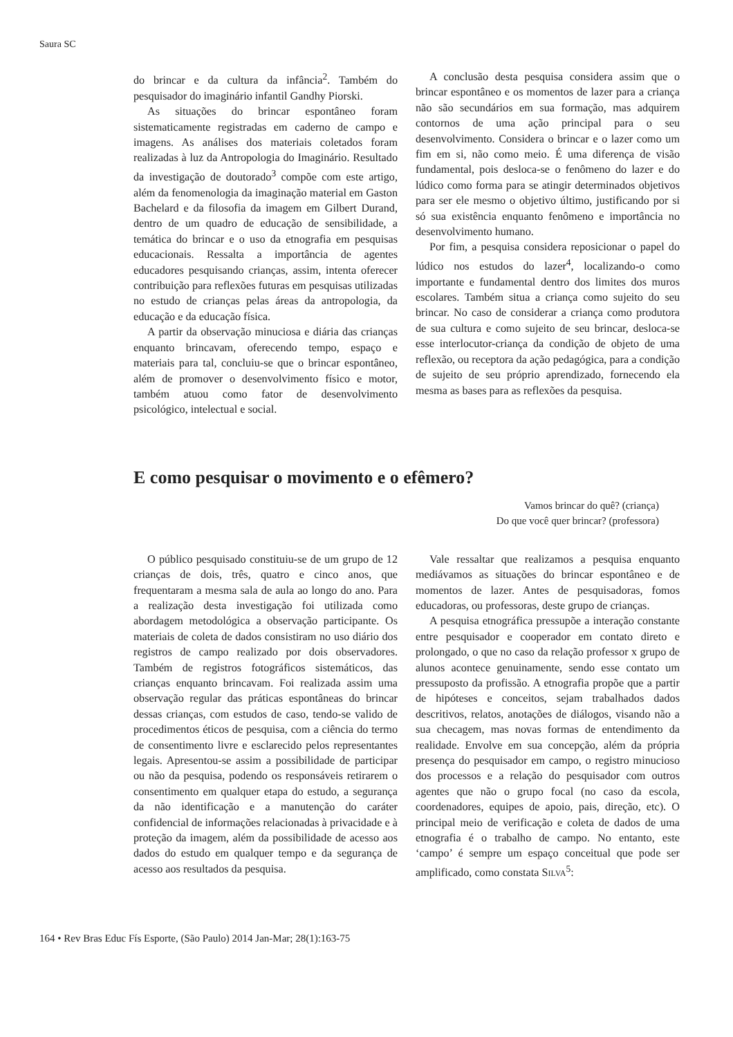Saura SC
do brincar e da cultura da infância<sup>2</sup>. Também do pesquisador do imaginário infantil Gandhy Piorski.
As situações do brincar espontâneo foram sistematicamente registradas em caderno de campo e imagens. As análises dos materiais coletados foram realizadas à luz da Antropologia do Imaginário. Resultado da investigação de doutorado<sup>3</sup> compõe com este artigo, além da fenomenologia da imaginação material em Gaston Bachelard e da filosofia da imagem em Gilbert Durand, dentro de um quadro de educação de sensibilidade, a temática do brincar e o uso da etnografia em pesquisas educacionais. Ressalta a importância de agentes educadores pesquisando crianças, assim, intenta oferecer contribuição para reflexões futuras em pesquisas utilizadas no estudo de crianças pelas áreas da antropologia, da educação e da educação física.
A partir da observação minuciosa e diária das crianças enquanto brincavam, oferecendo tempo, espaço e materiais para tal, concluiu-se que o brincar espontâneo, além de promover o desenvolvimento físico e motor, também atuou como fator de desenvolvimento psicológico, intelectual e social.
A conclusão desta pesquisa considera assim que o brincar espontâneo e os momentos de lazer para a criança não são secundários em sua formação, mas adquirem contornos de uma ação principal para o seu desenvolvimento. Considera o brincar e o lazer como um fim em si, não como meio. É uma diferença de visão fundamental, pois desloca-se o fenômeno do lazer e do lúdico como forma para se atingir determinados objetivos para ser ele mesmo o objetivo último, justificando por si só sua existência enquanto fenômeno e importância no desenvolvimento humano.
Por fim, a pesquisa considera reposicionar o papel do lúdico nos estudos do lazer<sup>4</sup>, localizando-o como importante e fundamental dentro dos limites dos muros escolares. Também situa a criança como sujeito do seu brincar. No caso de considerar a criança como produtora de sua cultura e como sujeito de seu brincar, desloca-se esse interlocutor-criança da condição de objeto de uma reflexão, ou receptora da ação pedagógica, para a condição de sujeito de seu próprio aprendizado, fornecendo ela mesma as bases para as reflexões da pesquisa.
E como pesquisar o movimento e o efêmero?
Vamos brincar do quê? (criança)
Do que você quer brincar? (professora)
O público pesquisado constituiu-se de um grupo de 12 crianças de dois, três, quatro e cinco anos, que frequentaram a mesma sala de aula ao longo do ano. Para a realização desta investigação foi utilizada como abordagem metodológica a observação participante. Os materiais de coleta de dados consistiram no uso diário dos registros de campo realizado por dois observadores. Também de registros fotográficos sistemáticos, das crianças enquanto brincavam. Foi realizada assim uma observação regular das práticas espontâneas do brincar dessas crianças, com estudos de caso, tendo-se valido de procedimentos éticos de pesquisa, com a ciência do termo de consentimento livre e esclarecido pelos representantes legais. Apresentou-se assim a possibilidade de participar ou não da pesquisa, podendo os responsáveis retirarem o consentimento em qualquer etapa do estudo, a segurança da não identificação e a manutenção do caráter confidencial de informações relacionadas à privacidade e à proteção da imagem, além da possibilidade de acesso aos dados do estudo em qualquer tempo e da segurança de acesso aos resultados da pesquisa.
Vale ressaltar que realizamos a pesquisa enquanto mediávamos as situações do brincar espontâneo e de momentos de lazer. Antes de pesquisadoras, fomos educadoras, ou professoras, deste grupo de crianças.
A pesquisa etnográfica pressupõe a interação constante entre pesquisador e cooperador em contato direto e prolongado, o que no caso da relação professor x grupo de alunos acontece genuinamente, sendo esse contato um pressuposto da profissão. A etnografia propõe que a partir de hipóteses e conceitos, sejam trabalhados dados descritivos, relatos, anotações de diálogos, visando não a sua checagem, mas novas formas de entendimento da realidade. Envolve em sua concepção, além da própria presença do pesquisador em campo, o registro minucioso dos processos e a relação do pesquisador com outros agentes que não o grupo focal (no caso da escola, coordenadores, equipes de apoio, pais, direção, etc). O principal meio de verificação e coleta de dados de uma etnografia é o trabalho de campo. No entanto, este ‘campo’ é sempre um espaço conceitual que pode ser amplificado, como constata SILVA<sup>5</sup>:
164 • Rev Bras Educ Fís Esporte, (São Paulo) 2014 Jan-Mar; 28(1):163-75